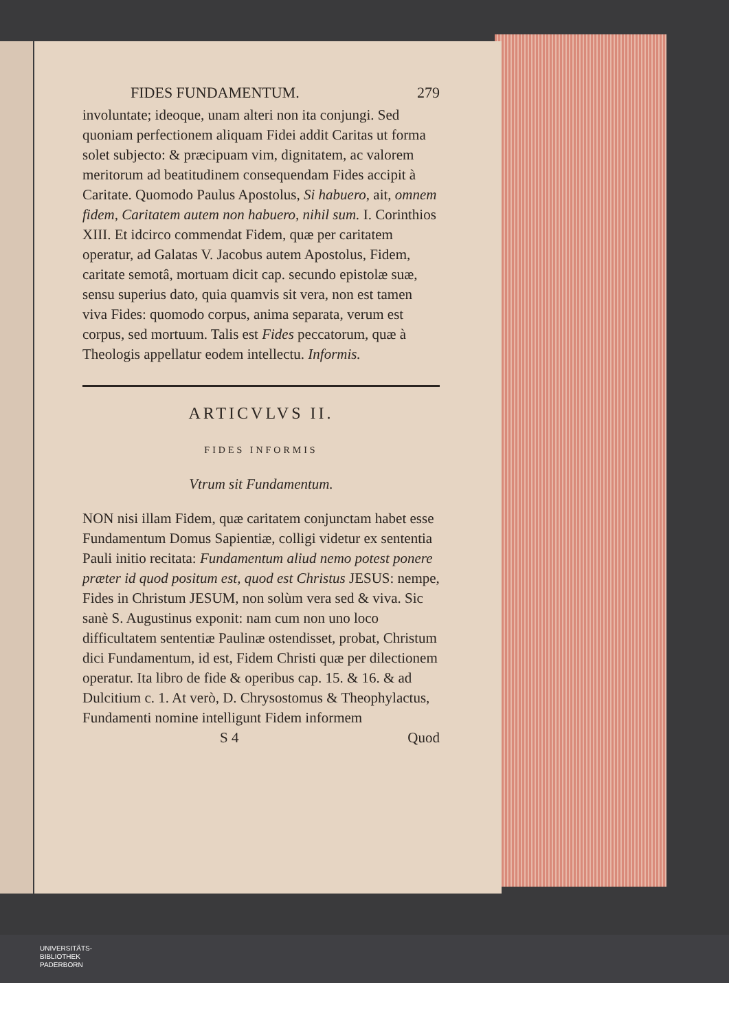FIDES FUNDAMENTUM. 279
involuntate; ideoque, unam alteri non ita conjungi. Sed quoniam perfectionem aliquam Fidei addit Caritas ut forma solet subjecto: & præcipuam vim, dignitatem, ac valorem meritorum ad beatitudinem consequendam Fides accipit à Caritate. Quomodo Paulus Apostolus, Si habuero, ait, omnem fidem, Caritatem autem non habuero, nihil sum. I. Corinthios XIII. Et idcirco commendat Fidem, quæ per caritatem operatur, ad Galatas V. Jacobus autem Apostolus, Fidem, caritate semotâ, mortuam dicit cap. secundo epistolæ suæ, sensu superius dato, quia quamvis sit vera, non est tamen viva Fides: quomodo corpus, anima separata, verum est corpus, sed mortuum. Talis est Fides peccatorum, quæ à Theologis appellatur eodem intellectu. Informis.
ARTICVLVS II.
FIDES INFORMIS
Vtrum sit Fundamentum.
NON nisi illam Fidem, quæ caritatem conjunctam habet esse Fundamentum Domus Sapientiæ, colligi videtur ex sententia Pauli initio recitata: Fundamentum aliud nemo potest ponere præter id quod positum est, quod est Christus JESUS: nempe, Fides in Christum JESUM, non solùm vera sed & viva. Sic sanè S. Augustinus exponit: nam cum non uno loco difficultatem sententiæ Paulinæ ostendisset, probat, Christum dici Fundamentum, id est, Fidem Christi quæ per dilectionem operatur. Ita libro de fide & operibus cap. 15. & 16. & ad Dulcitium c. 1. At verò, D. Chrysostomus & Theophylactus, Fundamenti nomine intelligunt Fidem informem
S 4 Quod
UNIVERSITÄTS-
BIBLIOTHEK
PADERBORN